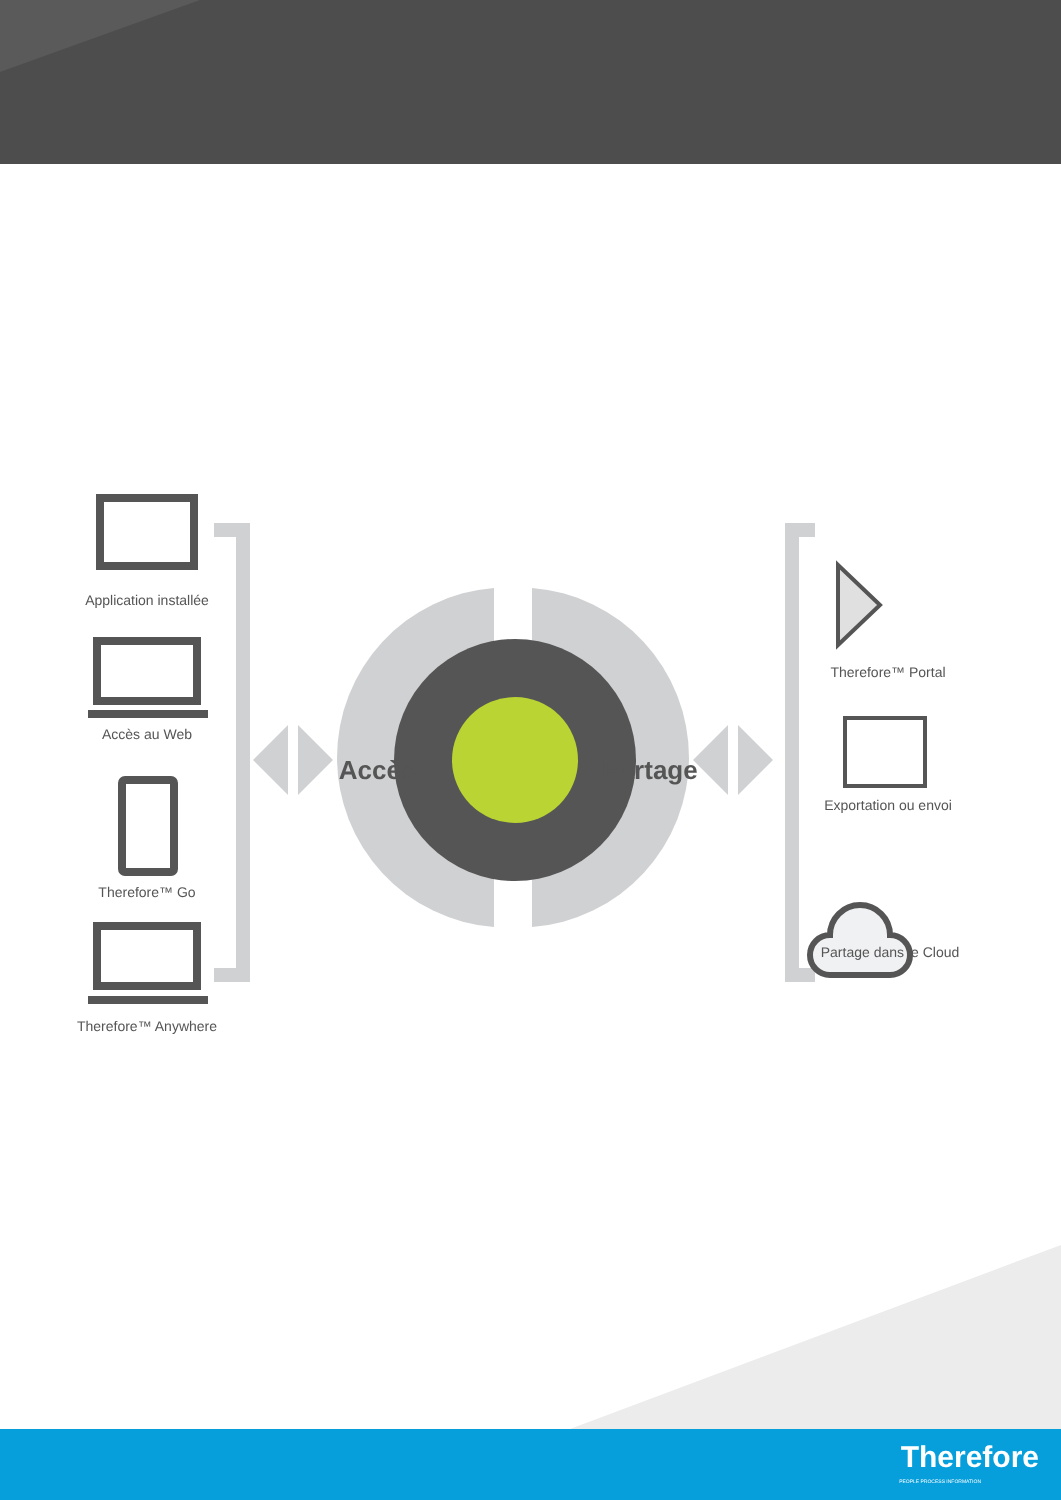Application installée
Accès au Web
Therefore™ Go
Therefore™ Anywhere
Therefore™ Portal
Exportation ou envoi
Partage dans le Cloud
Accès
Partage
Therefore
PEOPLE PROCESS INFORMATION